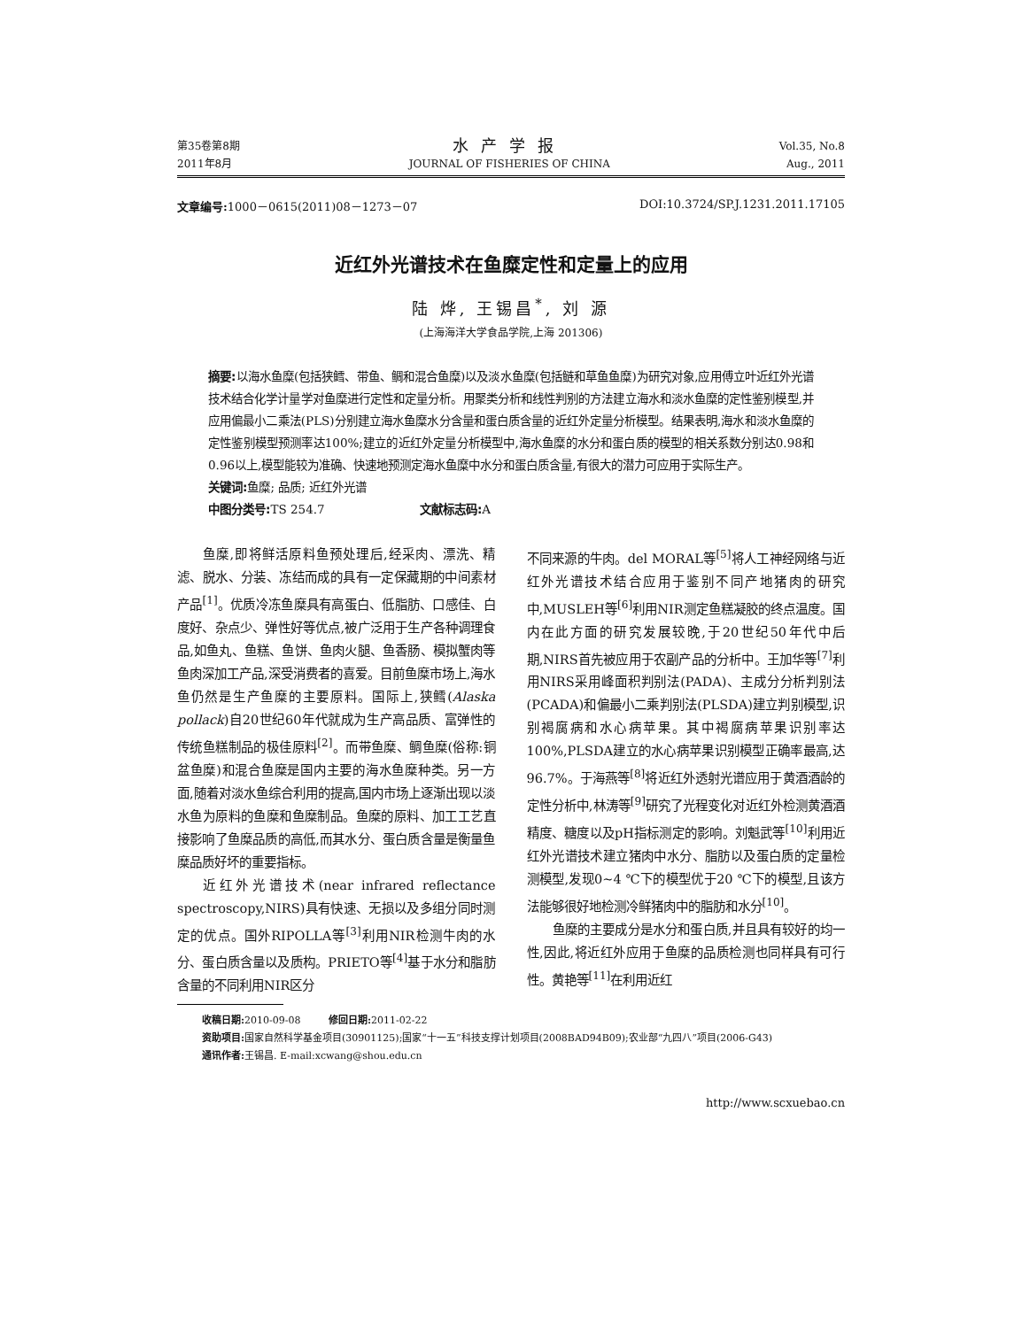第35卷第8期
2011年8月
水产学报
JOURNAL OF FISHERIES OF CHINA
Vol.35, No.8
Aug., 2011
文章编号: 1000－0615(2011)08－1273－07 DOI:10.3724/SP.J.1231.2011.17105
近红外光谱技术在鱼糜定性和定量上的应用
陆 烨, 王锡昌<sup>*</sup>, 刘 源
(上海海洋大学食品学院,上海 201306)
摘要: 以海水鱼糜(包括狭鳕、带鱼、鲷和混合鱼糜)以及淡水鱼糜(包括鲢和草鱼鱼糜)为研究对象,应用傅立叶近红外光谱技术结合化学计量学对鱼糜进行定性和定量分析。用聚类分析和线性判别的方法建立海水和淡水鱼糜的定性鉴别模型,并应用偏最小二乘法(PLS)分别建立海水鱼糜水分含量和蛋白质含量的近红外定量分析模型。结果表明,海水和淡水鱼糜的定性鉴别模型预测率达100%;建立的近红外定量分析模型中,海水鱼糜的水分和蛋白质的模型的相关系数分别达0.98和0.96以上,模型能较为准确、快速地预测定海水鱼糜中水分和蛋白质含量,有很大的潜力可应用于实际生产。
关键词: 鱼糜; 品质; 近红外光谱
中图分类号: TS 254.7 文献标志码: A
鱼糜,即将鲜活原料鱼预处理后,经采肉、漂洗、精滤、脱水、分装、冻结而成的具有一定保藏期的中间素材产品<sup>[1]</sup>。优质冷冻鱼糜具有高蛋白、低脂肪、口感佳、白度好、杂点少、弹性好等优点,被广泛用于生产各种调理食品,如鱼丸、鱼糕、鱼饼、鱼肉火腿、鱼香肠、模拟蟹肉等鱼肉深加工产品,深受消费者的喜爱。目前鱼糜市场上,海水鱼仍然是生产鱼糜的主要原料。国际上,狭鳕(Alaska pollack)自20世纪60年代就成为生产高品质、富弹性的传统鱼糕制品的极佳原料<sup>[2]</sup>。而带鱼糜、鲷鱼糜(俗称:铜盆鱼糜)和混合鱼糜是国内主要的海水鱼糜种类。另一方面,随着对淡水鱼综合利用的提高,国内市场上逐渐出现以淡水鱼为原料的鱼糜和鱼糜制品。鱼糜的原料、加工工艺直接影响了鱼糜品质的高低,而其水分、蛋白质含量是衡量鱼糜品质好坏的重要指标。
近红外光谱技术(near infrared reflectance spectroscopy,NIRS)具有快速、无损以及多组分同时测定的优点。国外RIPOLLA等<sup>[3]</sup>利用NIR检测牛肉的水分、蛋白质含量以及质构。PRIETO等<sup>[4]</sup>基于水分和脂肪含量的不同利用NIR区分
不同来源的牛肉。del MORAL等<sup>[5]</sup>将人工神经网络与近红外光谱技术结合应用于鉴别不同产地猪肉的研究中,MUSLEH等<sup>[6]</sup>利用NIR测定鱼糕凝胶的终点温度。国内在此方面的研究发展较晚,于20世纪50年代中后期,NIRS首先被应用于农副产品的分析中。王加华等<sup>[7]</sup>利用NIRS采用峰面积判别法(PADA)、主成分分析判别法(PCADA)和偏最小二乘判别法(PLSDA)建立判别模型,识别褐腐病和水心病苹果。其中褐腐病苹果识别率达100%,PLSDA建立的水心病苹果识别模型正确率最高,达96.7%。于海燕等<sup>[8]</sup>将近红外透射光谱应用于黄酒酒龄的定性分析中,林涛等<sup>[9]</sup>研究了光程变化对近红外检测黄酒酒精度、糖度以及pH指标测定的影响。刘魁武等<sup>[10]</sup>利用近红外光谱技术建立猪肉中水分、脂肪以及蛋白质的定量检测模型,发现0~4 ℃下的模型优于20 ℃下的模型,且该方法能够很好地检测冷鲜猪肉中的脂肪和水分<sup>[10]</sup>。
鱼糜的主要成分是水分和蛋白质,并且具有较好的均一性,因此,将近红外应用于鱼糜的品质检测也同样具有可行性。黄艳等<sup>[11]</sup>在利用近红
收稿日期: 2010-09-08 修回日期: 2011-02-22
资助项目: 国家自然科学基金项目(30901125);国家“十一五”科技支撑计划项目(2008BAD94B09);农业部“九四八”项目(2006-G43)
通讯作者: 王锡昌. E-mail:xcwang@shou.edu.cn
http://www.scxuebao.cn